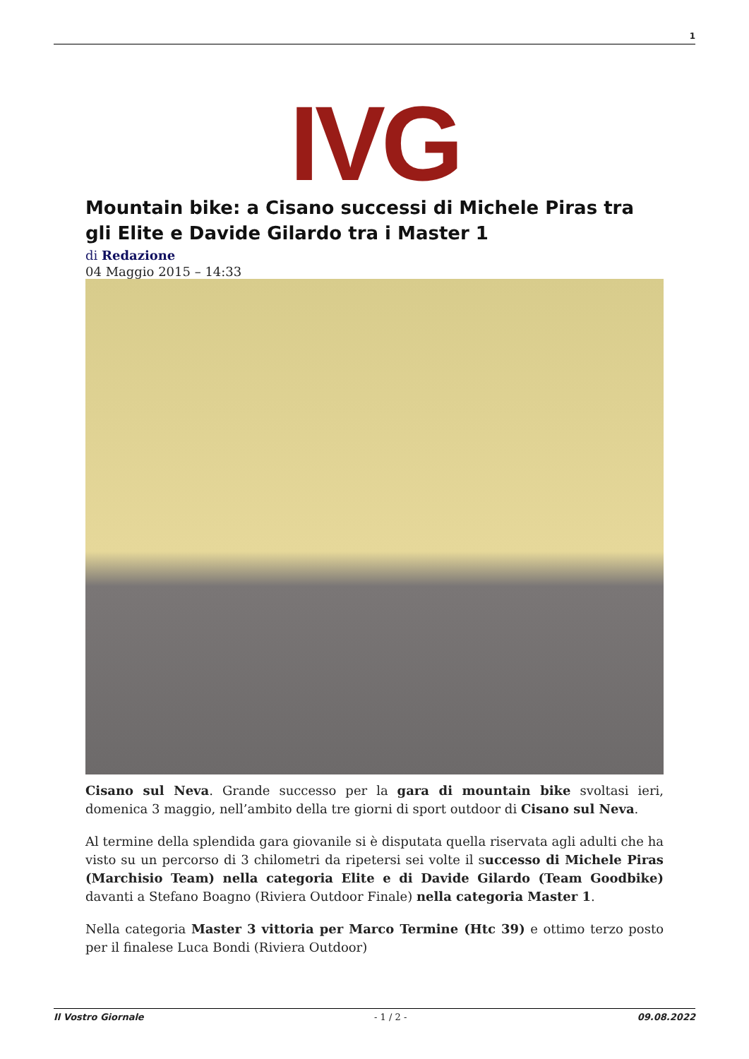1
IVG
Mountain bike: a Cisano successi di Michele Piras tra gli Elite e Davide Gilardo tra i Master 1
di Redazione
04 Maggio 2015 – 14:33
Cisano sul Neva. Grande successo per la gara di mountain bike svoltasi ieri, domenica 3 maggio, nell’ambito della tre giorni di sport outdoor di Cisano sul Neva.
Al termine della splendida gara giovanile si è disputata quella riservata agli adulti che ha visto su un percorso di 3 chilometri da ripetersi sei volte il successo di Michele Piras (Marchisio Team) nella categoria Elite e di Davide Gilardo (Team Goodbike) davanti a Stefano Boagno (Riviera Outdoor Finale) nella categoria Master 1.
Nella categoria Master 3 vittoria per Marco Termine (Htc 39) e ottimo terzo posto per il finalese Luca Bondi (Riviera Outdoor)
Il Vostro Giornale - 1 / 2 - 09.08.2022